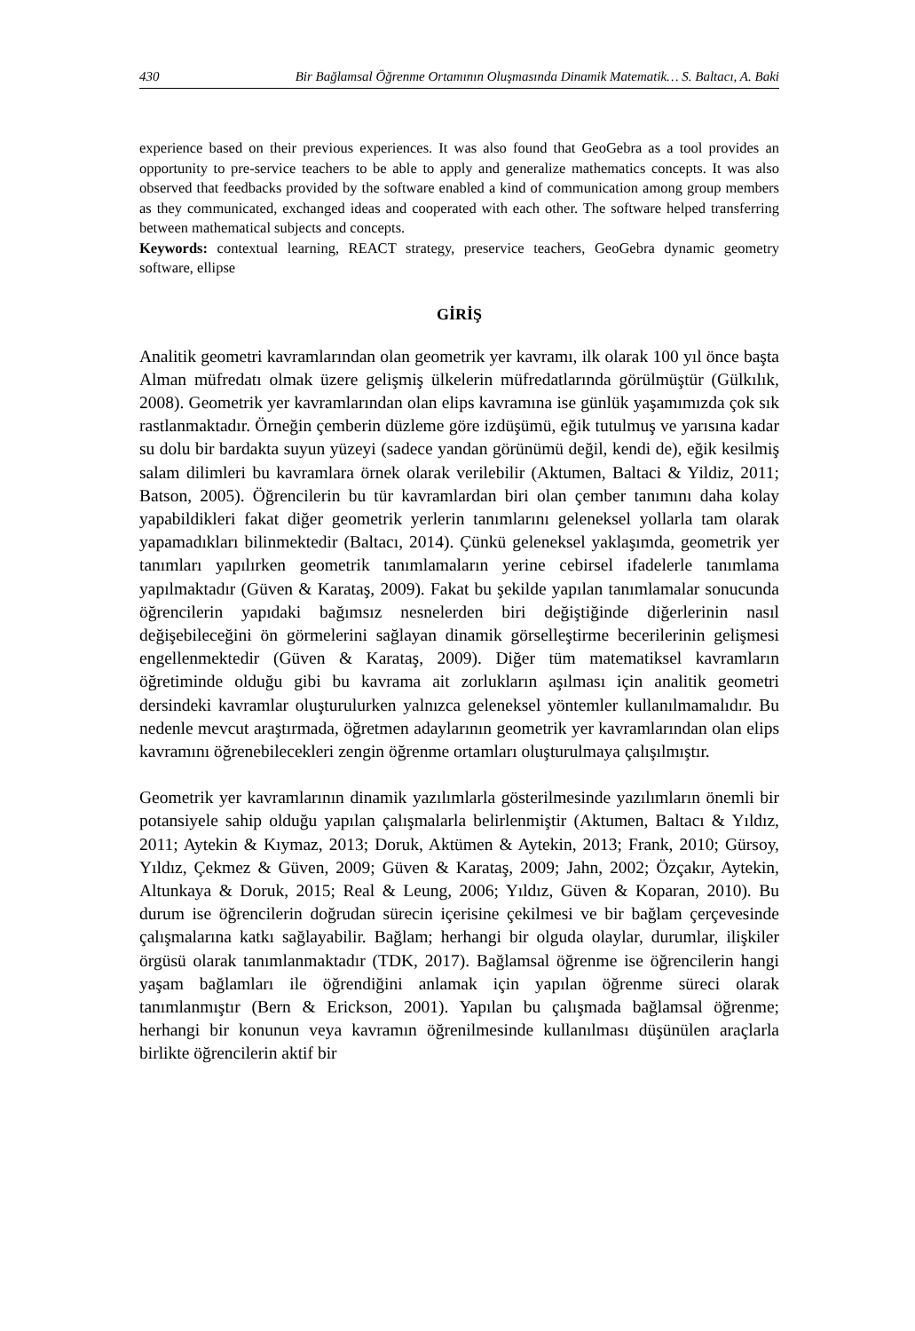430 Bir Bağlamsal Öğrenme Ortamının Oluşmasında Dinamik Matematik… S. Baltacı, A. Baki
experience based on their previous experiences. It was also found that GeoGebra as a tool provides an opportunity to pre-service teachers to be able to apply and generalize mathematics concepts. It was also observed that feedbacks provided by the software enabled a kind of communication among group members as they communicated, exchanged ideas and cooperated with each other. The software helped transferring between mathematical subjects and concepts.
Keywords: contextual learning, REACT strategy, preservice teachers, GeoGebra dynamic geometry software, ellipse
GİRİŞ
Analitik geometri kavramlarından olan geometrik yer kavramı, ilk olarak 100 yıl önce başta Alman müfredatı olmak üzere gelişmiş ülkelerin müfredatlarında görülmüştür (Gülkılık, 2008). Geometrik yer kavramlarından olan elips kavramına ise günlük yaşamımızda çok sık rastlanmaktadır. Örneğin çemberin düzleme göre izdüşümü, eğik tutulmuş ve yarısına kadar su dolu bir bardakta suyun yüzeyi (sadece yandan görünümü değil, kendi de), eğik kesilmiş salam dilimleri bu kavramlara örnek olarak verilebilir (Aktumen, Baltaci & Yildiz, 2011; Batson, 2005). Öğrencilerin bu tür kavramlardan biri olan çember tanımını daha kolay yapabildikleri fakat diğer geometrik yerlerin tanımlarını geleneksel yollarla tam olarak yapamadıkları bilinmektedir (Baltacı, 2014). Çünkü geleneksel yaklaşımda, geometrik yer tanımları yapılırken geometrik tanımlamaların yerine cebirsel ifadelerle tanımlama yapılmaktadır (Güven & Karataş, 2009). Fakat bu şekilde yapılan tanımlamalar sonucunda öğrencilerin yapıdaki bağımsız nesnelerden biri değiştiğinde diğerlerinin nasıl değişebileceğini ön görmelerini sağlayan dinamik görselleştirme becerilerinin gelişmesi engellenmektedir (Güven & Karataş, 2009). Diğer tüm matematiksel kavramların öğretiminde olduğu gibi bu kavrama ait zorlukların aşılması için analitik geometri dersindeki kavramlar oluşturulurken yalnızca geleneksel yöntemler kullanılmamalıdır. Bu nedenle mevcut araştırmada, öğretmen adaylarının geometrik yer kavramlarından olan elips kavramını öğrenebilecekleri zengin öğrenme ortamları oluşturulmaya çalışılmıştır.
Geometrik yer kavramlarının dinamik yazılımlarla gösterilmesinde yazılımların önemli bir potansiyele sahip olduğu yapılan çalışmalarla belirlenmiştir (Aktumen, Baltacı & Yıldız, 2011; Aytekin & Kıymaz, 2013; Doruk, Aktümen & Aytekin, 2013; Frank, 2010; Gürsoy, Yıldız, Çekmez & Güven, 2009; Güven & Karataş, 2009; Jahn, 2002; Özçakır, Aytekin, Altunkaya & Doruk, 2015; Real & Leung, 2006; Yıldız, Güven & Koparan, 2010). Bu durum ise öğrencilerin doğrudan sürecin içerisine çekilmesi ve bir bağlam çerçevesinde çalışmalarına katkı sağlayabilir. Bağlam; herhangi bir olguda olaylar, durumlar, ilişkiler örgüsü olarak tanımlanmaktadır (TDK, 2017). Bağlamsal öğrenme ise öğrencilerin hangi yaşam bağlamları ile öğrendiğini anlamak için yapılan öğrenme süreci olarak tanımlanmıştır (Bern & Erickson, 2001). Yapılan bu çalışmada bağlamsal öğrenme; herhangi bir konunun veya kavramın öğrenilmesinde kullanılması düşünülen araçlarla birlikte öğrencilerin aktif bir